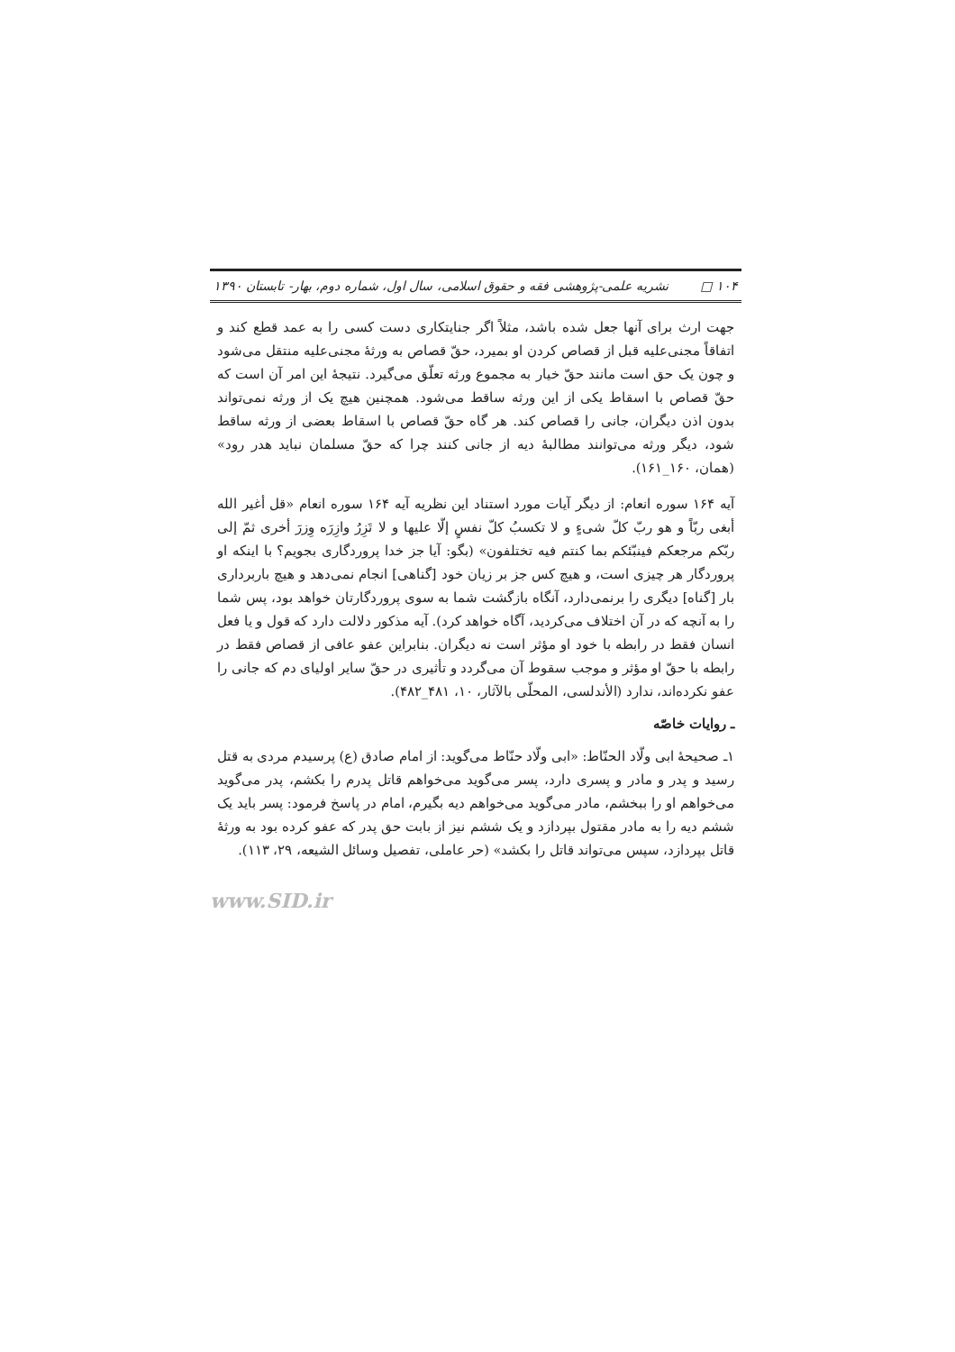۱۰۴ □ نشریه علمی-پژوهشی فقه و حقوق اسلامی، سال اول، شماره دوم، بهار- تابستان ۱۳۹۰
جهت ارث برای آنها جعل شده باشد، مثلاً اگر جنایتکاری دست کسی را به عمد قطع کند و اتفاقاً مجنی‌علیه قبل از قصاص کردن او بمیرد، حقّ قصاص به ورثهٔ مجنی‌علیه منتقل می‌شود و چون یک حق است مانند حقّ خیار به مجموع ورثه تعلّق می‌گیرد. نتیجهٔ این امر آن است که حقّ قصاص با اسقاط یکی از این ورثه ساقط می‌شود. همچنین هیچ یک از ورثه نمی‌تواند بدون اذن دیگران، جانی را قصاص کند. هر گاه حقّ قصاص با اسقاط بعضی از ورثه ساقط شود، دیگر ورثه می‌توانند مطالبهٔ دیه از جانی کنند چرا که حقّ مسلمان نباید هدر رود» (همان، ۱۶۰_۱۶۱).
آیه ۱۶۴ سوره انعام: از دیگر آیات مورد استناد این نظریه آیه ۱۶۴ سوره انعام «قل أغیر الله أبغی ربّاً و هو ربّ کلّ شیءٍ و لا تکسبُ کلّ نفسٍ إلّا علیها و لا تَزِرُ وازِرَه وِزرَ أخری ثمّ إلی ربّکم مرجعکم فینبّئکم بما کنتم فیه تختلفون» (بگو: آیا جز خدا پروردگاری بجویم؟ با اینکه او پروردگار هر چیزی است، و هیچ کس جز بر زیان خود [گناهی] انجام نمی‌دهد و هیچ باربرداری بار [گناه] دیگری را برنمی‌دارد، آنگاه بازگشت شما به سوی پروردگارتان خواهد بود، پس شما را به آنچه که در آن اختلاف می‌کردید، آگاه خواهد کرد). آیه مذکور دلالت دارد که قول و یا فعل انسان فقط در رابطه با خود او مؤثر است نه دیگران. بنابراین عفو عافی از قصاص فقط در رابطه با حقّ او مؤثر و موجب سقوط آن می‌گردد و تأثیری در حقّ سایر اولیای دم که جانی را عفو نکرده‌اند، ندارد (الأندلسی، المحلّی بالآثار، ۱۰، ۴۸۱_۴۸۲).
ـ روایات خاصّه
۱ـ صحیحهٔ ابی ولّاد الحنّاط: «ابی ولّاد حنّاط می‌گوید: از امام صادق (ع) پرسیدم مردی به قتل رسید و پدر و مادر و پسری دارد، پسر می‌گوید می‌خواهم قاتل پدرم را بکشم، پدر می‌گوید می‌خواهم او را ببخشم، مادر می‌گوید می‌خواهم دیه بگیرم، امام در پاسخ فرمود: پسر باید یک ششم دیه را به مادر مقتول بپردازد و یک ششم نیز از بابت حق پدر که عفو کرده بود به ورثهٔ قاتل بپردازد، سپس می‌تواند قاتل را بکشد» (حر عاملی، تفصیل وسائل الشیعه، ۲۹، ۱۱۳).
www.SID.ir